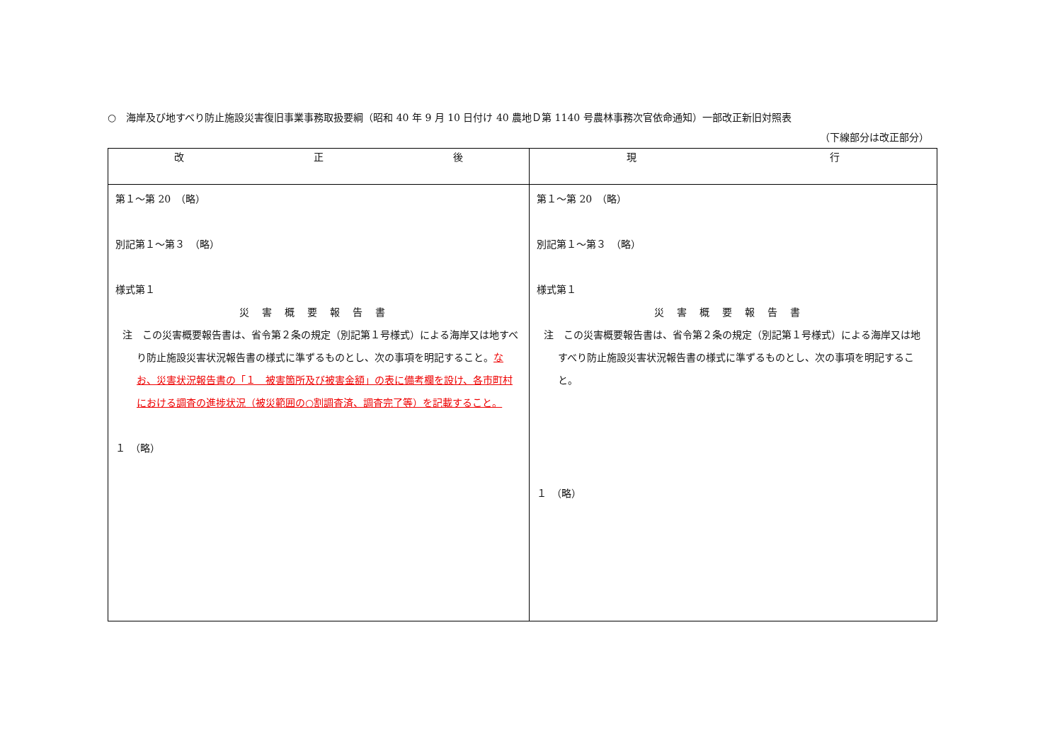○　海岸及び地すべり防止施設災害復旧事業事務取扱要綱（昭和 40 年 9 月 10 日付け 40 農地Ｄ第 1140 号農林事務次官依命通知）一部改正新旧対照表
（下線部分は改正部分）
| 改 正 後 | 現 行 |
| --- | --- |
| 第１～第 20 （略） 別記第１～第３ （略） 様式第１ 災害概要報告書 注 この災害概要報告書は、省令第２条の規定（別記第１号様式）による海岸又は地すべり防止施設災害状況報告書の様式に準ずるものとし、次の事項を明記すること。 なお、災害状況報告書の「１ 被害箇所及び被害金額」の表に備考欄を設け、各市町村における調査の進捗状況（被災範囲の○割調査済、調査完了等）を記載すること。 １ （略） | 第１～第 20 （略） 別記第１～第３ （略） 様式第１ 災害概要報告書 注 この災害概要報告書は、省令第２条の規定（別記第１号様式）による海岸又は地すべり防止施設災害状況報告書の様式に準ずるものとし、次の事項を明記すること。 １ （略） |